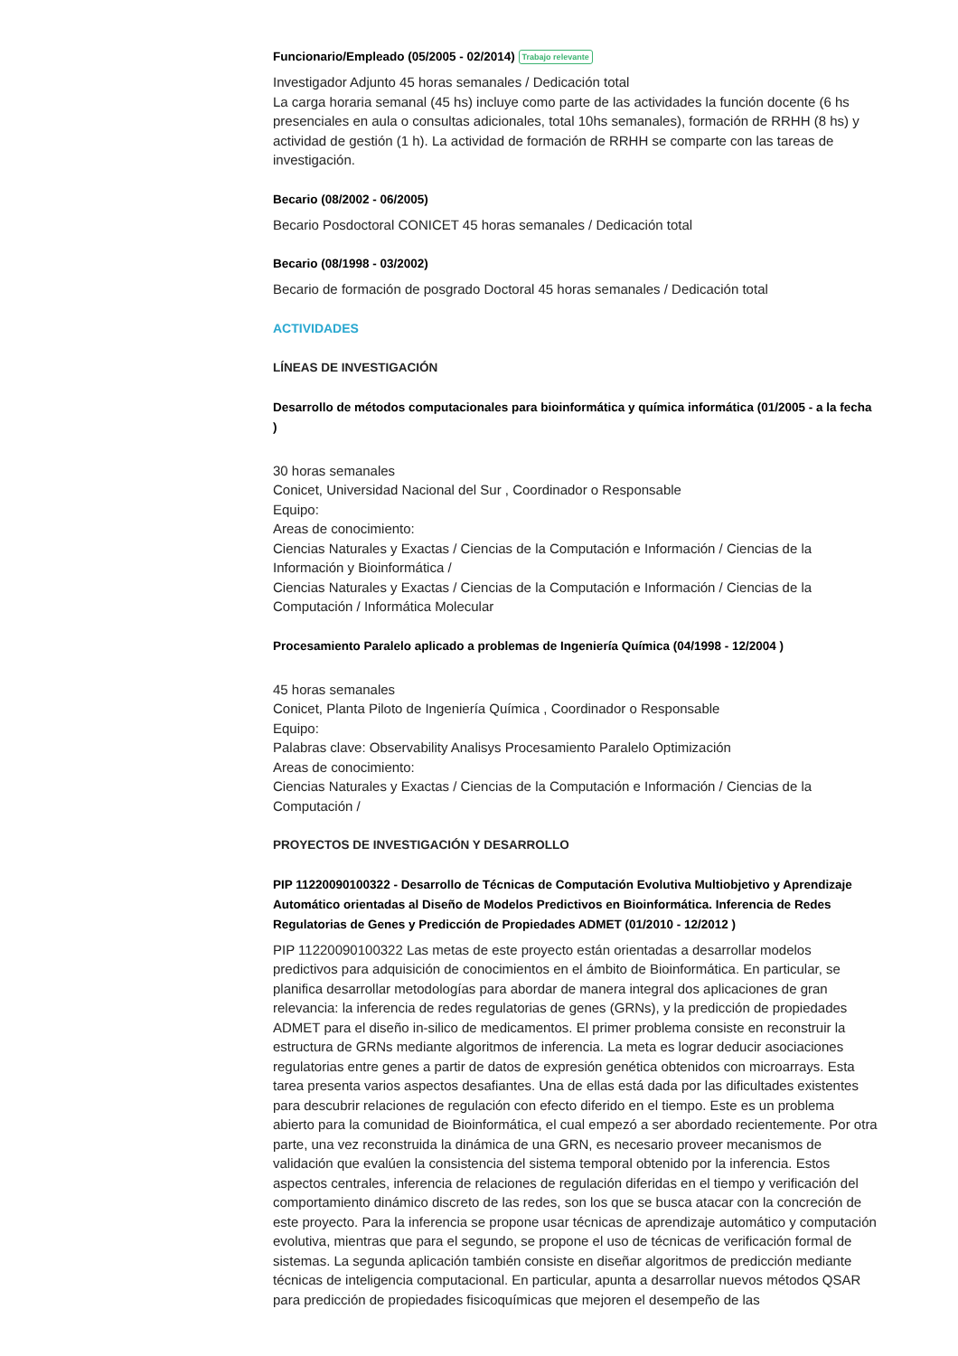Funcionario/Empleado (05/2005 - 02/2014) Trabajo relevante
Investigador Adjunto 45 horas semanales / Dedicación total
La carga horaria semanal (45 hs) incluye como parte de las actividades la función docente (6 hs presenciales en aula o consultas adicionales, total 10hs semanales), formación de RRHH (8 hs) y actividad de gestión (1 h). La actividad de formación de RRHH se comparte con las tareas de investigación.
Becario (08/2002 - 06/2005)
Becario Posdoctoral CONICET 45 horas semanales / Dedicación total
Becario (08/1998 - 03/2002)
Becario de formación de posgrado Doctoral 45 horas semanales / Dedicación total
ACTIVIDADES
LÍNEAS DE INVESTIGACIÓN
Desarrollo de métodos computacionales para bioinformática y química informática (01/2005 - a la fecha )
30 horas semanales
Conicet, Universidad Nacional del Sur , Coordinador o Responsable
Equipo:
Areas de conocimiento:
Ciencias Naturales y Exactas / Ciencias de la Computación e Información / Ciencias de la Información y Bioinformática /
Ciencias Naturales y Exactas / Ciencias de la Computación e Información / Ciencias de la Computación / Informática Molecular
Procesamiento Paralelo aplicado a problemas de Ingeniería Química (04/1998 - 12/2004 )
45 horas semanales
Conicet, Planta Piloto de Ingeniería Química , Coordinador o Responsable
Equipo:
Palabras clave: Observability Analisys Procesamiento Paralelo Optimización
Areas de conocimiento:
Ciencias Naturales y Exactas / Ciencias de la Computación e Información / Ciencias de la Computación /
PROYECTOS DE INVESTIGACIÓN Y DESARROLLO
PIP 11220090100322 - Desarrollo de Técnicas de Computación Evolutiva Multiobjetivo y Aprendizaje Automático orientadas al Diseño de Modelos Predictivos en Bioinformática. Inferencia de Redes Regulatorias de Genes y Predicción de Propiedades ADMET (01/2010 - 12/2012 )
PIP 11220090100322 Las metas de este proyecto están orientadas a desarrollar modelos predictivos para adquisición de conocimientos en el ámbito de Bioinformática. En particular, se planifica desarrollar metodologías para abordar de manera integral dos aplicaciones de gran relevancia: la inferencia de redes regulatorias de genes (GRNs), y la predicción de propiedades ADMET para el diseño in-silico de medicamentos. El primer problema consiste en reconstruir la estructura de GRNs mediante algoritmos de inferencia. La meta es lograr deducir asociaciones regulatorias entre genes a partir de datos de expresión genética obtenidos con microarrays. Esta tarea presenta varios aspectos desafiantes. Una de ellas está dada por las dificultades existentes para descubrir relaciones de regulación con efecto diferido en el tiempo. Este es un problema abierto para la comunidad de Bioinformática, el cual empezó a ser abordado recientemente. Por otra parte, una vez reconstruida la dinámica de una GRN, es necesario proveer mecanismos de validación que evalúen la consistencia del sistema temporal obtenido por la inferencia. Estos aspectos centrales, inferencia de relaciones de regulación diferidas en el tiempo y verificación del comportamiento dinámico discreto de las redes, son los que se busca atacar con la concreción de este proyecto. Para la inferencia se propone usar técnicas de aprendizaje automático y computación evolutiva, mientras que para el segundo, se propone el uso de técnicas de verificación formal de sistemas. La segunda aplicación también consiste en diseñar algoritmos de predicción mediante técnicas de inteligencia computacional. En particular, apunta a desarrollar nuevos métodos QSAR para predicción de propiedades fisicoquímicas que mejoren el desempeño de las